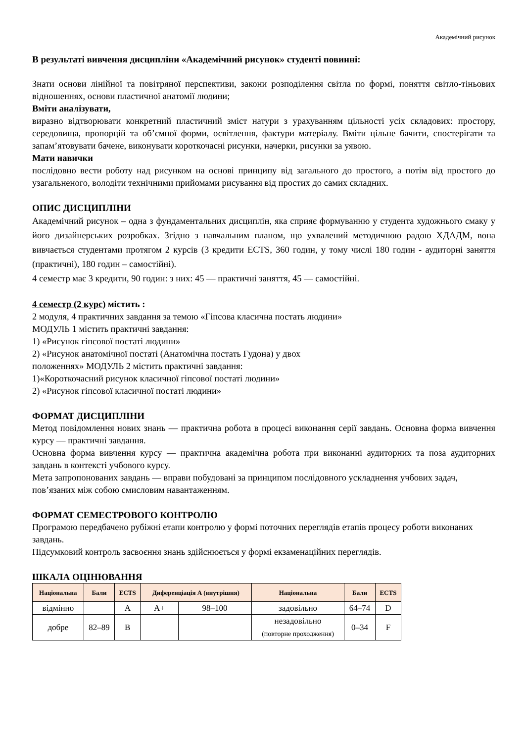Академічний рисунок
В результаті вивчення дисципліни «Академічний рисунок» студенті повинні:
Знати основи лінійної та повітряної перспективи, закони розподілення світла по формі, поняття світло-тіньових відношеннях, основи пластичної анатомії людини;
Вміти аналізувати,
виразно відтворювати конкретний пластичний зміст натури з урахуванням цільності усіх складових: простору, середовища, пропорцій та об’ємної форми, освітлення, фактури матеріалу. Вміти цільне бачити, спостерігати та запам’ятовувати бачене, виконувати короткочасні рисунки, начерки, рисунки за уявою.
Мати навички
послідовно вести роботу над рисунком на основі принципу від загального до простого, а потім від простого до узагальненого, володіти технічними прийомами рисування від простих до самих складних.
ОПИС ДИСЦИПЛІНИ
Академічний рисунок – одна з фундаментальних дисциплін, яка сприяє формуванню у студента художнього смаку у його дизайнерських розробках. Згідно з навчальним планом, що ухвалений методичною радою ХДАДМ, вона вивчається студентами протягом 2 курсів (3 кредити ECTS, 360 годин, у тому числі 180 годин - аудиторні заняття (практичні), 180 годин – самостійні).
4 семестр має 3 кредити, 90 годин: з них: 45 — практичні заняття, 45 — самостійні.
4 семестр (2 курс) містить :
2 модуля, 4 практичних завдання за темою «Гіпсова класична постать людини»
МОДУЛЬ 1 містить практичні завдання:
1) «Рисунок гіпсової постаті людини»
2) «Рисунок анатомічної постаті (Анатомічна постать Гудона) у двох
положеннях» МОДУЛЬ 2 містить практичні завдання:
1)«Короткочасний рисунок класичної гіпсової постаті людини»
2) «Рисунок гіпсової класичної постаті людини»
ФОРМАТ ДИСЦИПЛІНИ
Метод повідомлення нових знань — практична робота в процесі виконання серії завдань. Основна форма вивчення курсу — практичні завдання.
Основна форма вивчення курсу — практична академічна робота при виконанні аудиторних та поза аудиторних завдань в контексті учбового курсу.
Мета запропонованих завдань — вправи побудовані за принципом послідовного ускладнення учбових задач, пов’язаних між собою смисловим навантаженням.
ФОРМАТ СЕМЕСТРОВОГО КОНТРОЛЮ
Програмою передбачено рубіжні етапи контролю у формі поточних переглядів етапів процесу роботи виконаних завдань.
Підсумковий контроль засвоєння знань здійснюється у формі екзаменаційних переглядів.
ШКАЛА ОЦІНЮВАННЯ
| Національна | Бали | ECTS | Диференціація А (внутрішня) | | Національна | Бали | ECTS |
| --- | --- | --- | --- | --- | --- | --- | --- |
| відмінно | | A | A+ | 98–100 | задовільно | 64–74 | D |
| добре | 82–89 | B | | | незадовільно (повторне проходження) | 0–34 | F |